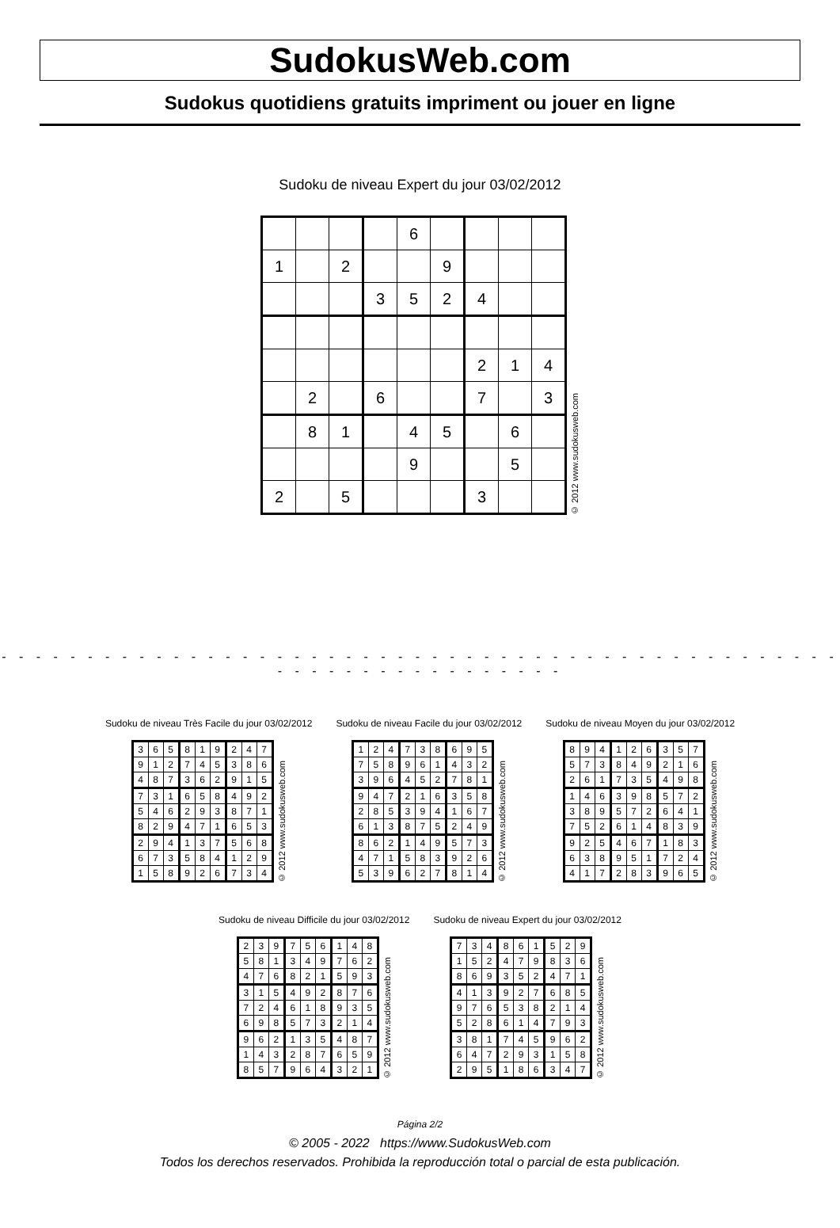SudokusWeb.com
Sudokus quotidiens gratuits impriment ou jouer en ligne
Sudoku de niveau Expert du jour 03/02/2012
| | | | | 6 | | | | |
| 1 | | 2 | | | 9 | | | |
| | | | 3 | 5 | 2 | 4 | | |
| | | | | | | 2 | 1 | 4 |
| | 2 | | 6 | | | 7 | | 3 |
| | 8 | 1 | | 4 | 5 | | 6 | |
| | | | | 9 | | | 5 | |
| 2 | | 5 | | | | 3 | | |
© 2012 www.sudokusweb.com
- - - - - - - - - - - - - - - - - - - - - - - - - - - - - - - - - - - - - - - - - - - - - - - - - - - - - - - - - - - - - - - - - -
Sudoku de niveau Très Facile du jour 03/02/2012
| 3 | 6 | 5 | 8 | 1 | 9 | 2 | 4 | 7 |
| 9 | 1 | 2 | 7 | 4 | 5 | 3 | 8 | 6 |
| 4 | 8 | 7 | 3 | 6 | 2 | 9 | 1 | 5 |
| 7 | 3 | 1 | 6 | 5 | 8 | 4 | 9 | 2 |
| 5 | 4 | 6 | 2 | 9 | 3 | 8 | 7 | 1 |
| 8 | 2 | 9 | 4 | 7 | 1 | 6 | 5 | 3 |
| 2 | 9 | 4 | 1 | 3 | 7 | 5 | 6 | 8 |
| 6 | 7 | 3 | 5 | 8 | 4 | 1 | 2 | 9 |
| 1 | 5 | 8 | 9 | 2 | 6 | 7 | 3 | 4 |
© 2012 www.sudokusweb.com
Sudoku de niveau Facile du jour 03/02/2012
| 1 | 2 | 4 | 7 | 3 | 8 | 6 | 9 | 5 |
| 7 | 5 | 8 | 9 | 6 | 1 | 4 | 3 | 2 |
| 3 | 9 | 6 | 4 | 5 | 2 | 7 | 8 | 1 |
| 9 | 4 | 7 | 2 | 1 | 6 | 3 | 5 | 8 |
| 2 | 8 | 5 | 3 | 9 | 4 | 1 | 6 | 7 |
| 6 | 1 | 3 | 8 | 7 | 5 | 2 | 4 | 9 |
| 8 | 6 | 2 | 1 | 4 | 9 | 5 | 7 | 3 |
| 4 | 7 | 1 | 5 | 8 | 3 | 9 | 2 | 6 |
| 5 | 3 | 9 | 6 | 2 | 7 | 8 | 1 | 4 |
© 2012 www.sudokusweb.com
Sudoku de niveau Moyen du jour 03/02/2012
| 8 | 9 | 4 | 1 | 2 | 6 | 3 | 5 | 7 |
| 5 | 7 | 3 | 8 | 4 | 9 | 2 | 1 | 6 |
| 2 | 6 | 1 | 7 | 3 | 5 | 4 | 9 | 8 |
| 1 | 4 | 6 | 3 | 9 | 8 | 5 | 7 | 2 |
| 3 | 8 | 9 | 5 | 7 | 2 | 6 | 4 | 1 |
| 7 | 5 | 2 | 6 | 1 | 4 | 8 | 3 | 9 |
| 9 | 2 | 5 | 4 | 6 | 7 | 1 | 8 | 3 |
| 6 | 3 | 8 | 9 | 5 | 1 | 7 | 2 | 4 |
| 4 | 1 | 7 | 2 | 8 | 3 | 9 | 6 | 5 |
© 2012 www.sudokusweb.com
Sudoku de niveau Difficile du jour 03/02/2012
| 2 | 3 | 9 | 7 | 5 | 6 | 1 | 4 | 8 |
| 5 | 8 | 1 | 3 | 4 | 9 | 7 | 6 | 2 |
| 4 | 7 | 6 | 8 | 2 | 1 | 5 | 9 | 3 |
| 3 | 1 | 5 | 4 | 9 | 2 | 8 | 7 | 6 |
| 7 | 2 | 4 | 6 | 1 | 8 | 9 | 3 | 5 |
| 6 | 9 | 8 | 5 | 7 | 3 | 2 | 1 | 4 |
| 9 | 6 | 2 | 1 | 3 | 5 | 4 | 8 | 7 |
| 1 | 4 | 3 | 2 | 8 | 7 | 6 | 5 | 9 |
| 8 | 5 | 7 | 9 | 6 | 4 | 3 | 2 | 1 |
© 2012 www.sudokusweb.com
Sudoku de niveau Expert du jour 03/02/2012
| 7 | 3 | 4 | 8 | 6 | 1 | 5 | 2 | 9 |
| 1 | 5 | 2 | 4 | 7 | 9 | 8 | 3 | 6 |
| 8 | 6 | 9 | 3 | 5 | 2 | 4 | 7 | 1 |
| 4 | 1 | 3 | 9 | 2 | 7 | 6 | 8 | 5 |
| 9 | 7 | 6 | 5 | 3 | 8 | 2 | 1 | 4 |
| 5 | 2 | 8 | 6 | 1 | 4 | 7 | 9 | 3 |
| 3 | 8 | 1 | 7 | 4 | 5 | 9 | 6 | 2 |
| 6 | 4 | 7 | 2 | 9 | 3 | 1 | 5 | 8 |
| 2 | 9 | 5 | 1 | 8 | 6 | 3 | 4 | 7 |
© 2012 www.sudokusweb.com
Página 2/2
© 2005 - 2022 https://www.SudokusWeb.com
Todos los derechos reservados. Prohibida la reproducción total o parcial de esta publicación.